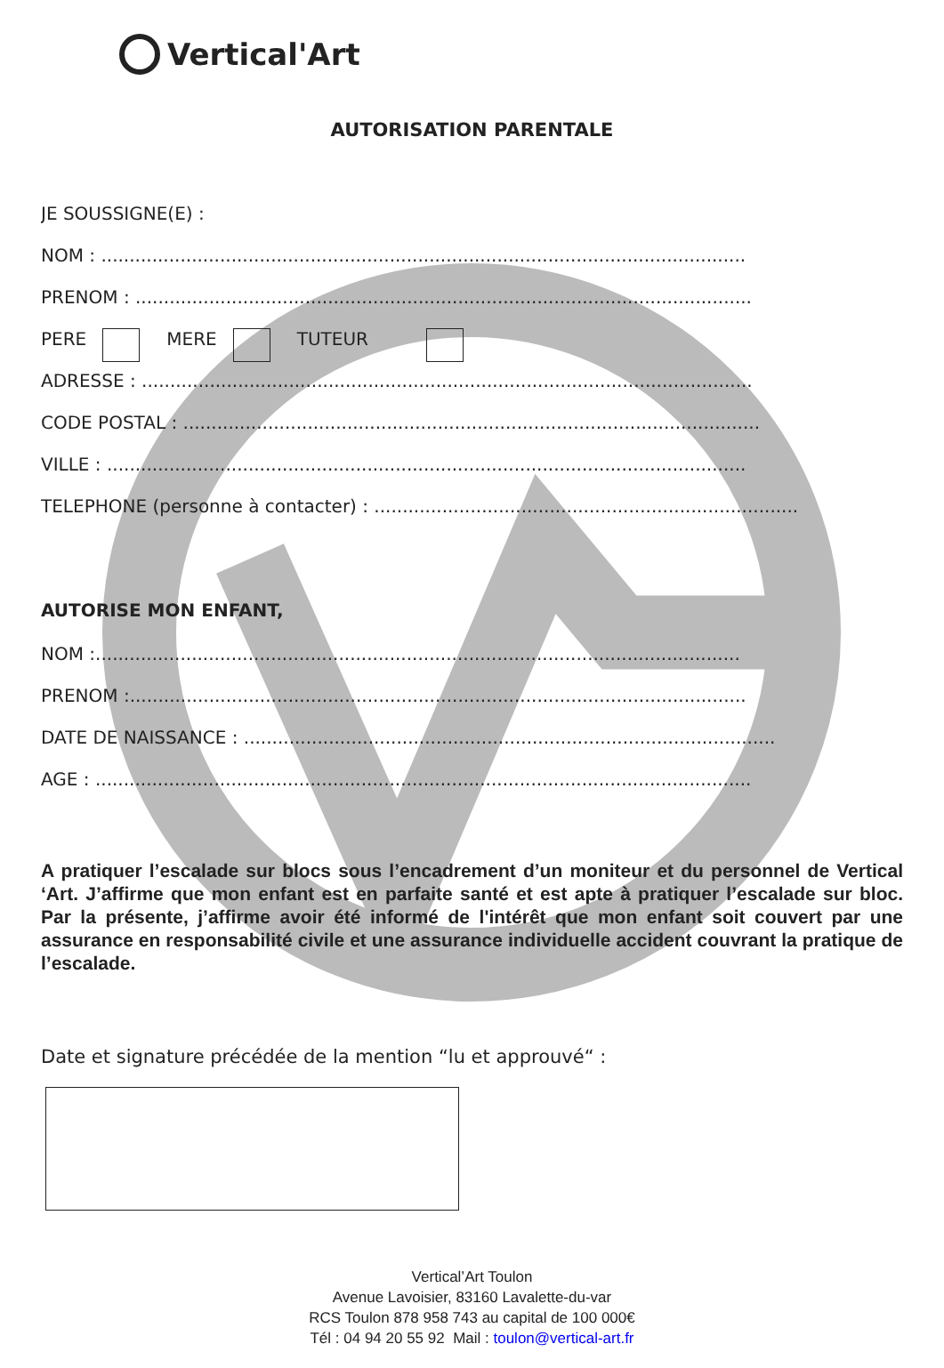Vertical'Art
AUTORISATION PARENTALE
JE SOUSSIGNE(E) :
NOM : ..................................................................................................................
PRENOM : .............................................................................................................
PERE MERE TUTEUR
ADRESSE : ............................................................................................................
CODE POSTAL : ......................................................................................................
VILLE : .................................................................................................................
TELEPHONE (personne à contacter) : ...........................................................................
AUTORISE MON ENFANT,
NOM :..................................................................................................................
PRENOM :.............................................................................................................
DATE DE NAISSANCE : ..............................................................................................
AGE : ....................................................................................................................
A pratiquer l’escalade sur blocs sous l’encadrement d’un moniteur et du personnel de Vertical ‘Art. J’affirme que mon enfant est en parfaite santé et est apte à pratiquer l’escalade sur bloc. Par la présente, j’affirme avoir été informé de l'intérêt que mon enfant soit couvert par une assurance en responsabilité civile et une assurance individuelle accident couvrant la pratique de l’escalade.
Date et signature précédée de la mention “lu et approuvé“ :
Vertical’Art Toulon
Avenue Lavoisier, 83160 Lavalette-du-var
RCS Toulon 878 958 743 au capital de 100 000€
Tél : 04 94 20 55 92 Mail : toulon@vertical-art.fr